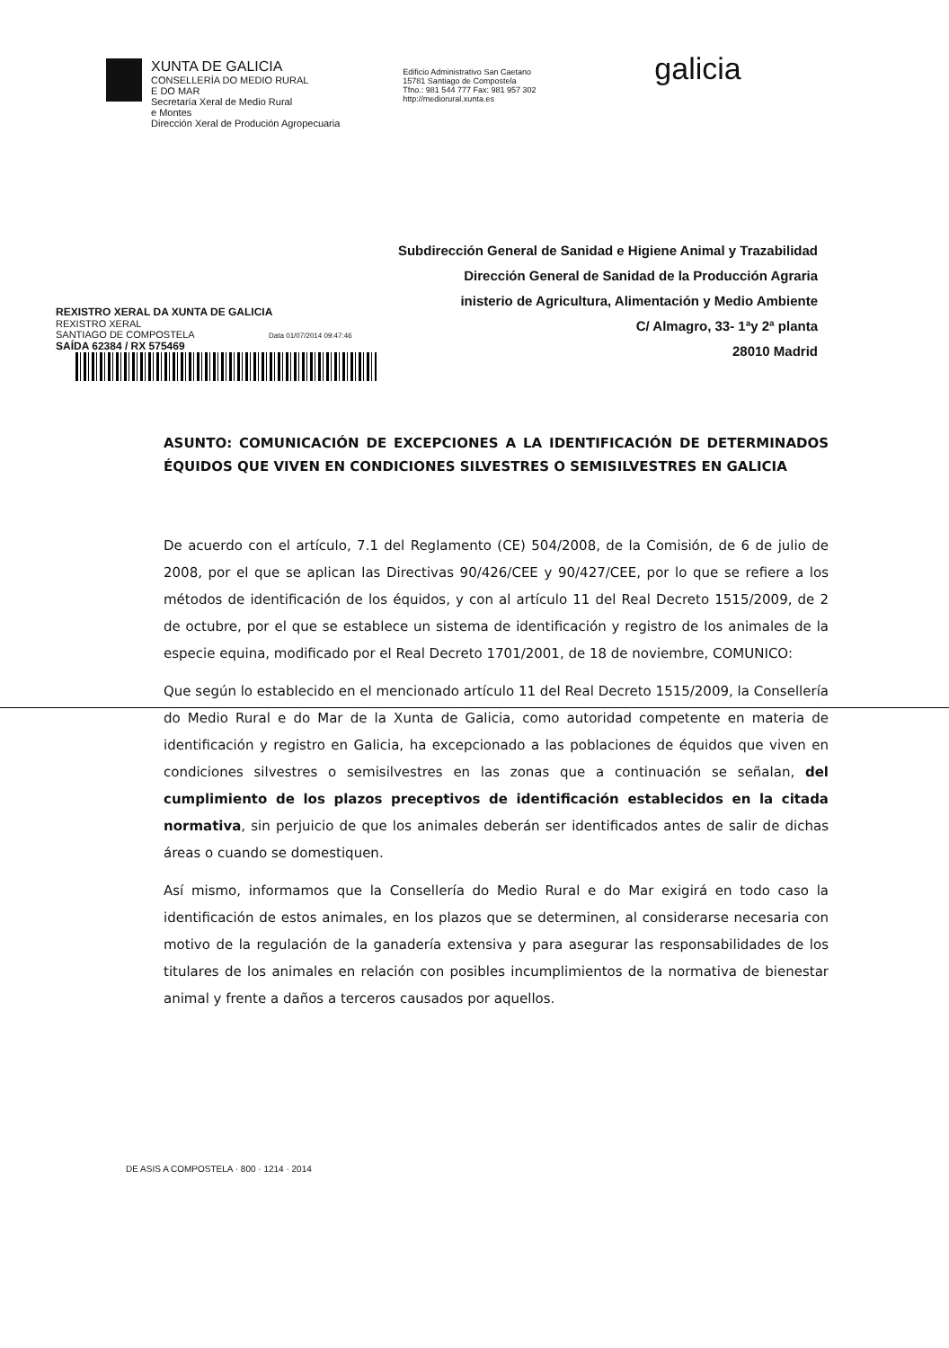XUNTA DE GALICIA
CONSELLERÍA DO MEDIO RURAL
E DO MAR
Secretaría Xeral de Medio Rural
e Montes
Dirección Xeral de Produción Agropecuaria
Edificio Administrativo San Caetano
15781 Santiago de Compostela
Tfno.: 981 544 777 Fax: 981 957 302
http://mediorural.xunta.es
galicia
Subdirección General de Sanidad e Higiene Animal y Trazabilidad
Dirección General de Sanidad de la Producción Agraria
inisterio de Agricultura, Alimentación y Medio Ambiente
C/ Almagro, 33- 1ªy 2ª planta
28010 Madrid
REXISTRO XERAL DA XUNTA DE GALICIA
REXISTRO XERAL
SANTIAGO DE COMPOSTELA Data 01/07/2014 09:47:46
SAÍDA 62384 / RX 575469
ASUNTO: COMUNICACIÓN DE EXCEPCIONES A LA IDENTIFICACIÓN DE DETERMINADOS ÉQUIDOS QUE VIVEN EN CONDICIONES SILVESTRES O SEMISILVESTRES EN GALICIA
De acuerdo con el artículo, 7.1 del Reglamento (CE) 504/2008, de la Comisión, de 6 de julio de 2008, por el que se aplican las Directivas 90/426/CEE y 90/427/CEE, por lo que se refiere a los métodos de identificación de los équidos, y con al artículo 11 del Real Decreto 1515/2009, de 2 de octubre, por el que se establece un sistema de identificación y registro de los animales de la especie equina, modificado por el Real Decreto 1701/2001, de 18 de noviembre, COMUNICO:
Que según lo establecido en el mencionado artículo 11 del Real Decreto 1515/2009, la Consellería do Medio Rural e do Mar de la Xunta de Galicia, como autoridad competente en materia de identificación y registro en Galicia, ha excepcionado a las poblaciones de équidos que viven en condiciones silvestres o semisilvestres en las zonas que a continuación se señalan, del cumplimiento de los plazos preceptivos de identificación establecidos en la citada normativa, sin perjuicio de que los animales deberán ser identificados antes de salir de dichas áreas o cuando se domestiquen.
Así mismo, informamos que la Consellería do Medio Rural e do Mar exigirá en todo caso la identificación de estos animales, en los plazos que se determinen, al considerarse necesaria con motivo de la regulación de la ganadería extensiva y para asegurar las responsabilidades de los titulares de los animales en relación con posibles incumplimientos de la normativa de bienestar animal y frente a daños a terceros causados por aquellos.
DE ASIS A COMPOSTELA · 800 · 1214 · 2014